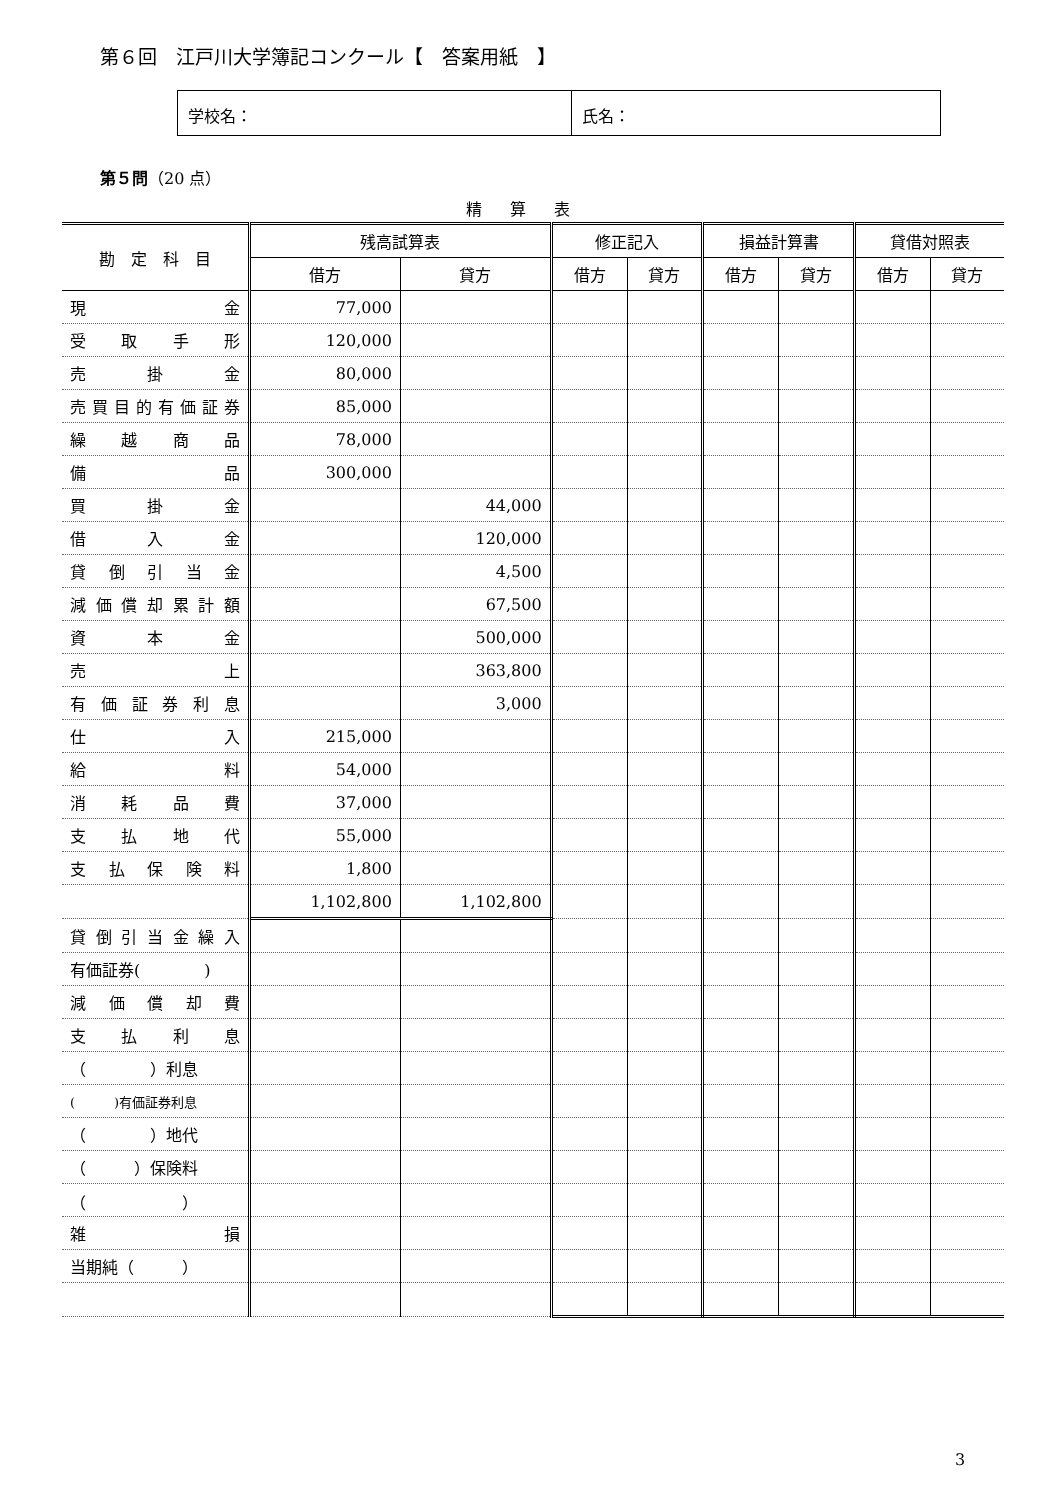第６回　江戸川大学簿記コンクール【　答案用紙　】
学校名： 氏名：
第５問（20 点）
精算表
| 勘 定 科 目 | 残高試算表 | | 修正記入 | | 損益計算書 | | 貸借対照表 | |
| --- | --- | --- | --- | --- | --- | --- | --- | --- |
| | 借方 | 貸方 | 借方 | 貸方 | 借方 | 貸方 | 借方 | 貸方 |
| 現 金 | 77,000 | | | | | | | |
| 受 取 手 形 | 120,000 | | | | | | | |
| 売 掛 金 | 80,000 | | | | | | | |
| 売買目的有価証券 | 85,000 | | | | | | | |
| 繰 越 商 品 | 78,000 | | | | | | | |
| 備 品 | 300,000 | | | | | | | |
| 買 掛 金 | | 44,000 | | | | | | |
| 借 入 金 | | 120,000 | | | | | | |
| 貸 倒 引 当 金 | | 4,500 | | | | | | |
| 減価償却累計額 | | 67,500 | | | | | | |
| 資 本 金 | | 500,000 | | | | | | |
| 売 上 | | 363,800 | | | | | | |
| 有 価 証 券 利 息 | | 3,000 | | | | | | |
| 仕 入 | 215,000 | | | | | | | |
| 給 料 | 54,000 | | | | | | | |
| 消 耗 品 費 | 37,000 | | | | | | | |
| 支 払 地 代 | 55,000 | | | | | | | |
| 支 払 保 険 料 | 1,800 | | | | | | | |
| | 1,102,800 | 1,102,800 | | | | | | |
| 貸倒引当金繰入 | | | | | | | | |
| 有価証券( ) | | | | | | | | |
| 減 価 償 却 費 | | | | | | | | |
| 支 払 利 息 | | | | | | | | |
| （ ）利息 | | | | | | | | |
| ( )有価証券利息 | | | | | | | | |
| （ ）地代 | | | | | | | | |
| （ ）保険料 | | | | | | | | |
| （ ） | | | | | | | | |
| 雑 損 | | | | | | | | |
| 当期純（ ） | | | | | | | | |
3